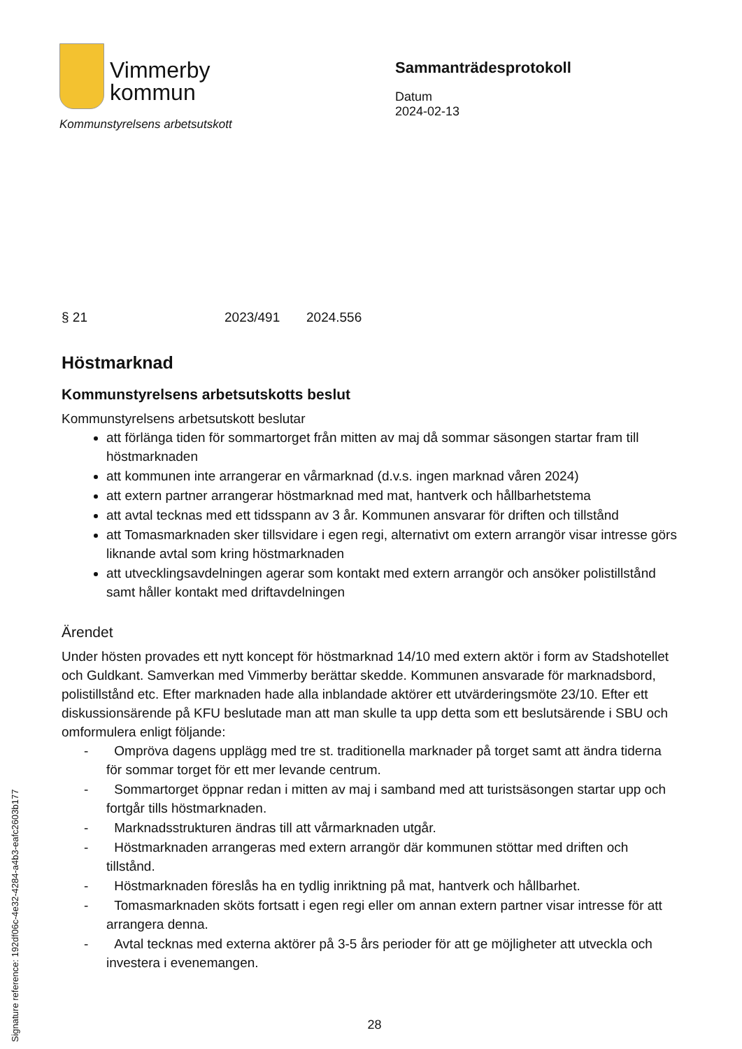Vimmerby
kommun
Kommunstyrelsens arbetsutskott
Sammanträdesprotokoll
Datum
2024-02-13
§ 21 2023/491 2024.556
Höstmarknad
Kommunstyrelsens arbetsutskotts beslut
Kommunstyrelsens arbetsutskott beslutar
att förlänga tiden för sommartorget från mitten av maj då sommar säsongen startar fram till höstmarknaden
att kommunen inte arrangerar en vårmarknad (d.v.s. ingen marknad våren 2024)
att extern partner arrangerar höstmarknad med mat, hantverk och hållbarhetstema
att avtal tecknas med ett tidsspann av 3 år. Kommunen ansvarar för driften och tillstånd
att Tomasmarknaden sker tillsvidare i egen regi, alternativt om extern arrangör visar intresse görs liknande avtal som kring höstmarknaden
att utvecklingsavdelningen agerar som kontakt med extern arrangör och ansöker polistillstånd samt håller kontakt med driftavdelningen
Ärendet
Under hösten provades ett nytt koncept för höstmarknad 14/10 med extern aktör i form av Stadshotellet och Guldkant. Samverkan med Vimmerby berättar skedde. Kommunen ansvarade för marknadsbord, polistillstånd etc. Efter marknaden hade alla inblandade aktörer ett utvärderingsmöte 23/10. Efter ett diskussionsärende på KFU beslutade man att man skulle ta upp detta som ett beslutsärende i SBU och omformulera enligt följande:
- Ompröva dagens upplägg med tre st. traditionella marknader på torget samt att ändra tiderna för sommar torget för ett mer levande centrum.
- Sommartorget öppnar redan i mitten av maj i samband med att turistsäsongen startar upp och fortgår tills höstmarknaden.
- Marknadsstrukturen ändras till att vårmarknaden utgår.
- Höstmarknaden arrangeras med extern arrangör där kommunen stöttar med driften och tillstånd.
- Höstmarknaden föreslås ha en tydlig inriktning på mat, hantverk och hållbarhet.
- Tomasmarknaden sköts fortsatt i egen regi eller om annan extern partner visar intresse för att arrangera denna.
- Avtal tecknas med externa aktörer på 3-5 års perioder för att ge möjligheter att utveckla och investera i evenemangen.
28
Signature reference: 192df06c-4e32-4284-a4b3-eafc2603b177